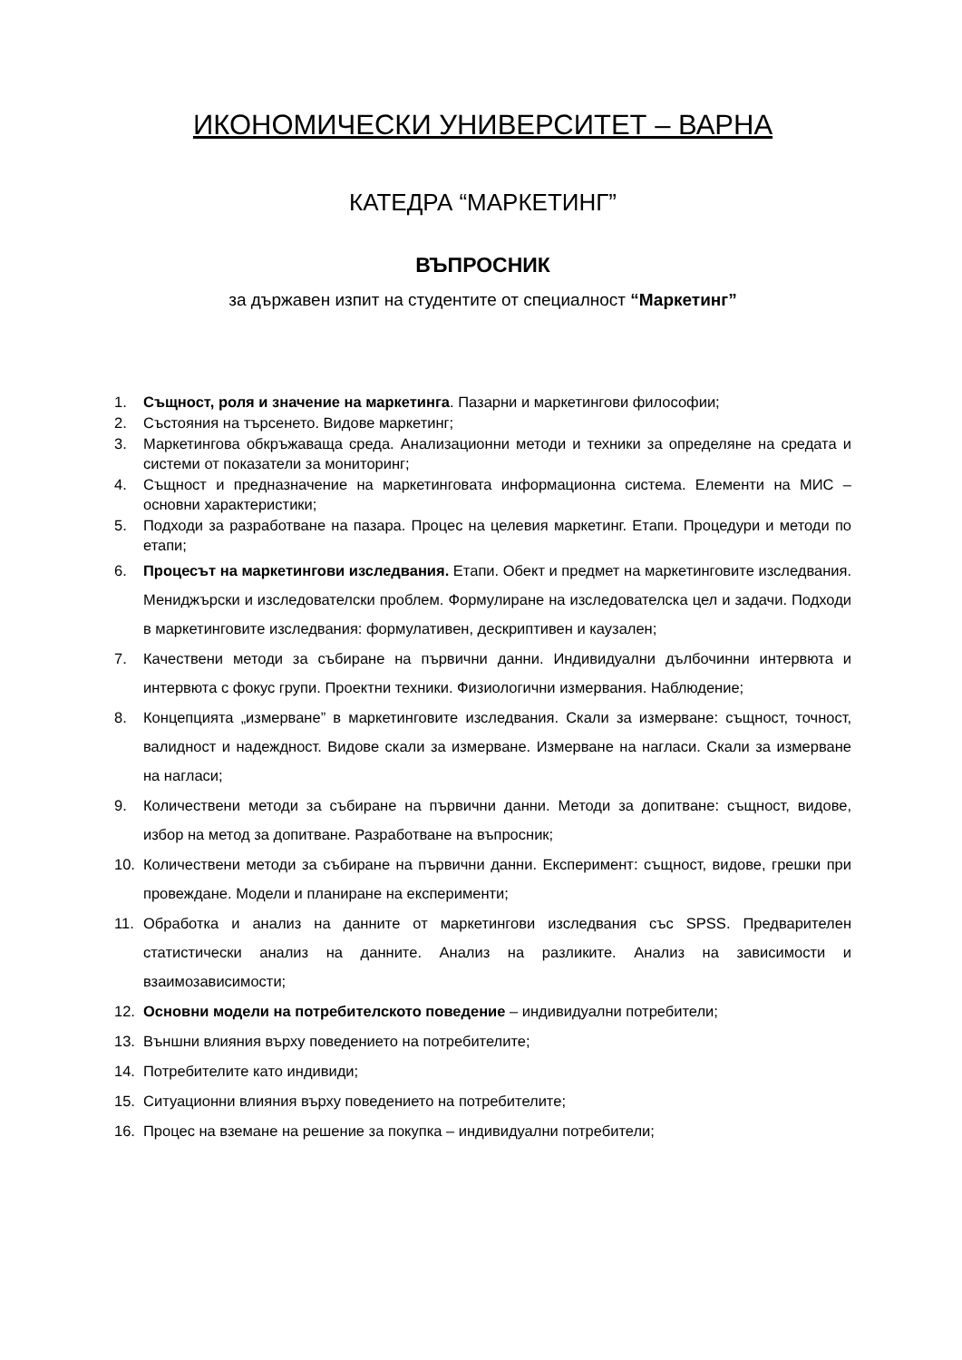ИКОНОМИЧЕСКИ УНИВЕРСИТЕТ – ВАРНА
КАТЕДРА “МАРКЕТИНГ”
ВЪПРОСНИК
за държавен изпит на студентите от специалност “Маркетинг”
1. Същност, роля и значение на маркетинга. Пазарни и маркетингови философии;
2. Състояния на търсенето. Видове маркетинг;
3. Маркетингова обкръжаваща среда. Анализационни методи и техники за определяне на средата и системи от показатели за мониторинг;
4. Същност и предназначение на маркетинговата информационна система. Елементи на МИС – основни характеристики;
5. Подходи за разработване на пазара. Процес на целевия маркетинг. Етапи. Процедури и методи по етапи;
6. Процесът на маркетингови изследвания. Етапи. Обект и предмет на маркетинговите изследвания. Мениджърски и изследователски проблем. Формулиране на изследователска цел и задачи. Подходи в маркетинговите изследвания: формулативен, дескриптивен и каузален;
7. Качествени методи за събиране на първични данни. Индивидуални дълбочинни интервюта и интервюта с фокус групи. Проектни техники. Физиологични измервания. Наблюдение;
8. Концепцията „измерване” в маркетинговите изследвания. Скали за измерване: същност, точност, валидност и надеждност. Видове скали за измерване. Измерване на нагласи. Скали за измерване на нагласи;
9. Количествени методи за събиране на първични данни. Методи за допитване: същност, видове, избор на метод за допитване. Разработване на въпросник;
10. Количествени методи за събиране на първични данни. Експеримент: същност, видове, грешки при провеждане. Модели и планиране на експерименти;
11. Обработка и анализ на данните от маркетингови изследвания със SPSS. Предварителен статистически анализ на данните. Анализ на разликите. Анализ на зависимости и взаимозависимости;
12. Основни модели на потребителското поведение – индивидуални потребители;
13. Външни влияния върху поведението на потребителите;
14. Потребителите като индивиди;
15. Ситуационни влияния върху поведението на потребителите;
16. Процес на вземане на решение за покупка – индивидуални потребители;